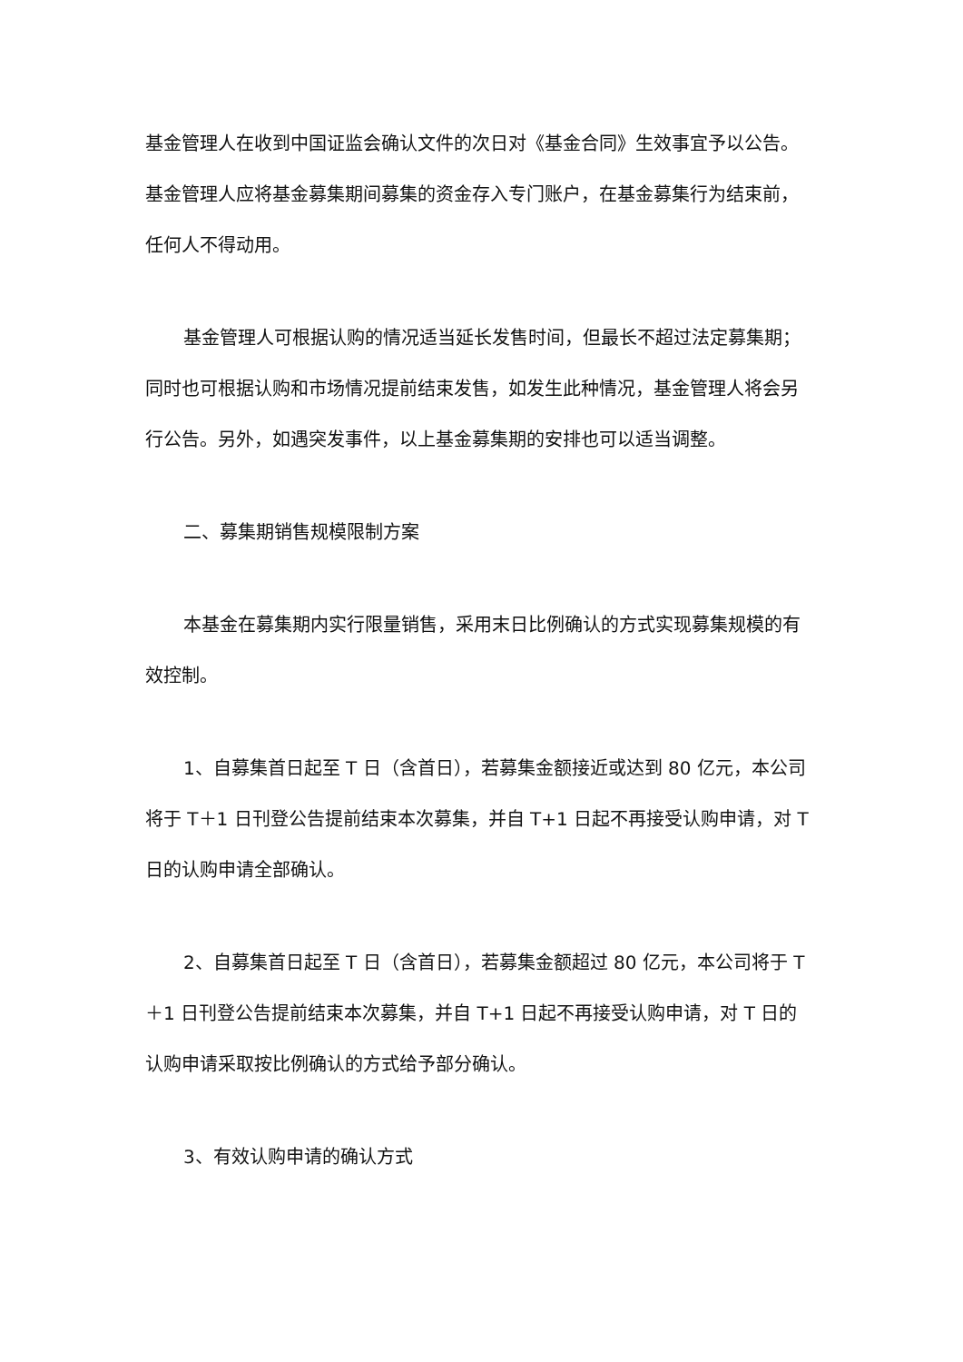基金管理人在收到中国证监会确认文件的次日对《基金合同》生效事宜予以公告。基金管理人应将基金募集期间募集的资金存入专门账户，在基金募集行为结束前，任何人不得动用。
基金管理人可根据认购的情况适当延长发售时间，但最长不超过法定募集期；同时也可根据认购和市场情况提前结束发售，如发生此种情况，基金管理人将会另行公告。另外，如遇突发事件，以上基金募集期的安排也可以适当调整。
二、募集期销售规模限制方案
本基金在募集期内实行限量销售，采用末日比例确认的方式实现募集规模的有效控制。
1、自募集首日起至 T 日（含首日），若募集金额接近或达到 80 亿元，本公司将于 T＋1 日刊登公告提前结束本次募集，并自 T+1 日起不再接受认购申请，对 T 日的认购申请全部确认。
2、自募集首日起至 T 日（含首日），若募集金额超过 80 亿元，本公司将于 T＋1 日刊登公告提前结束本次募集，并自 T+1 日起不再接受认购申请，对 T 日的认购申请采取按比例确认的方式给予部分确认。
3、有效认购申请的确认方式